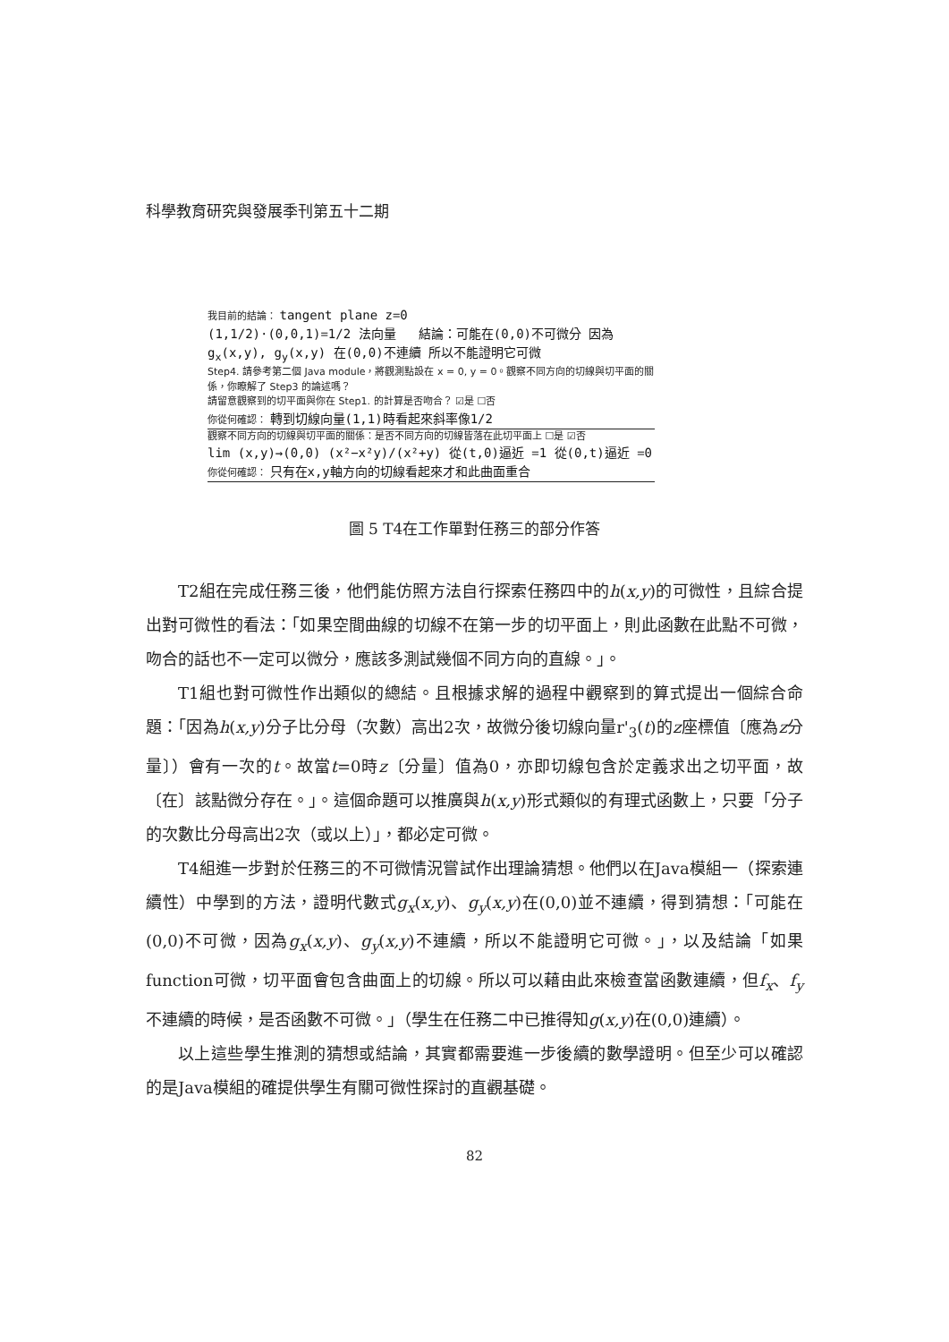科學教育研究與發展季刊第五十二期
我目前的結論： tangent plane z=0
(1,1/2)·(0,0,1)=1/2 法向量 結論：可能在(0,0)不可微分 因為 g<sub>x</sub>(x,y), g<sub>y</sub>(x,y) 在(0,0)不連續 所以不能證明它可微
Step4. 請參考第二個 Java module，將觀測點設在 x = 0, y = 0。觀察不同方向的切線與切平面的關係，你瞭解了 Step3 的論述嗎？
請留意觀察到的切平面與你在 Step1. 的計算是否吻合？ ☑是 ☐否
你從何確認： 轉到切線向量(1,1)時看起來斜率像1/2
觀察不同方向的切線與切平面的關係：是否不同方向的切線皆落在此切平面上 ☐是 ☑否
lim (x,y)→(0,0) (x²−x²y)/(x²+y) 從(t,0)逼近 =1 從(0,t)逼近 =0
你從何確認： 只有在x,y軸方向的切線看起來才和此曲面重合
圖 5 T4在工作單對任務三的部分作答
T2組在完成任務三後，他們能仿照方法自行探索任務四中的h(x,y)的可微性，且綜合提出對可微性的看法：「如果空間曲線的切線不在第一步的切平面上，則此函數在此點不可微，吻合的話也不一定可以微分，應該多測試幾個不同方向的直線。」。
T1組也對可微性作出類似的總結。且根據求解的過程中觀察到的算式提出一個綜合命題：「因為h(x,y)分子比分母（次數）高出2次，故微分後切線向量r'<sub>3</sub>(t)的z座標值〔應為z分量〕）會有一次的t。故當t=0時z〔分量〕值為0，亦即切線包含於定義求出之切平面，故〔在〕該點微分存在。」。這個命題可以推廣與h(x,y)形式類似的有理式函數上，只要「分子的次數比分母高出2次（或以上）」，都必定可微。
T4組進一步對於任務三的不可微情況嘗試作出理論猜想。他們以在Java模組一（探索連續性）中學到的方法，證明代數式g<sub>x</sub>(x,y)、g<sub>y</sub>(x,y)在(0,0)並不連續，得到猜想：「可能在(0,0)不可微，因為g<sub>x</sub>(x,y)、g<sub>y</sub>(x,y)不連續，所以不能證明它可微。」，以及結論「如果function可微，切平面會包含曲面上的切線。所以可以藉由此來檢查當函數連續，但f<sub>x</sub>、f<sub>y</sub>不連續的時候，是否函數不可微。」（學生在任務二中已推得知g(x,y)在(0,0)連續）。
以上這些學生推測的猜想或結論，其實都需要進一步後續的數學證明。但至少可以確認的是Java模組的確提供學生有關可微性探討的直觀基礎。
82